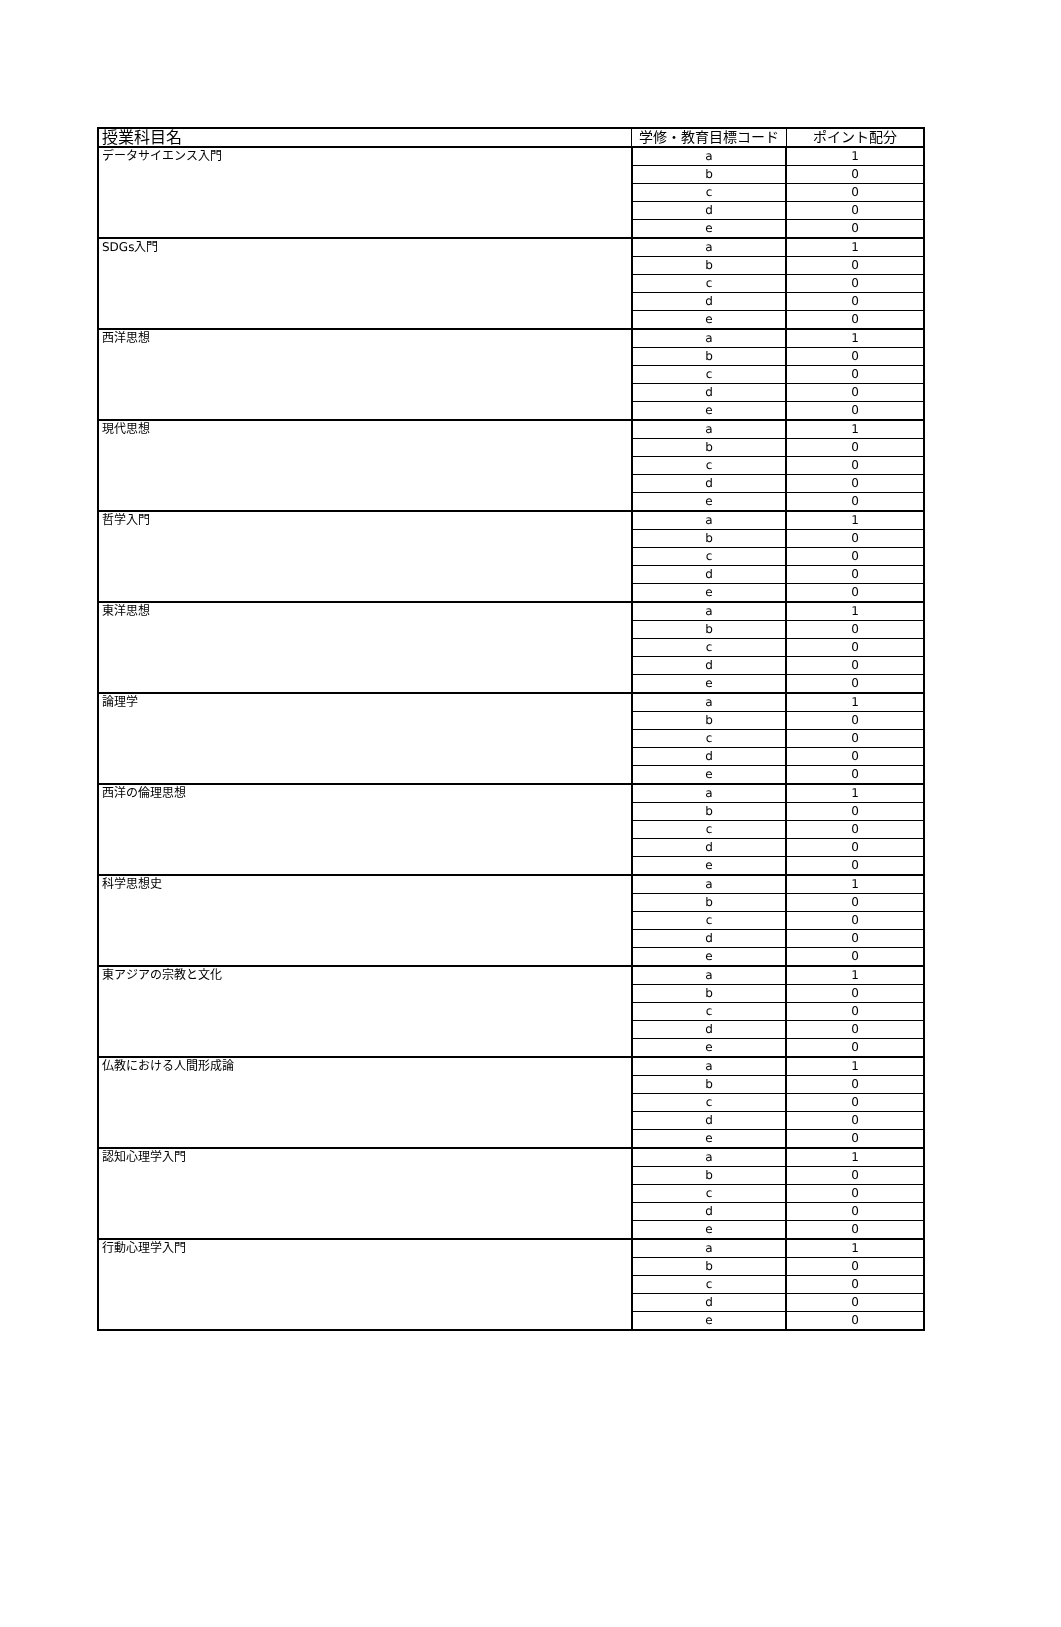| 授業科目名 | 学修・教育目標コード | ポイント配分 |
| --- | --- | --- |
| データサイエンス入門 | a | 1 |
| | b | 0 |
| | c | 0 |
| | d | 0 |
| | e | 0 |
| SDGs入門 | a | 1 |
| | b | 0 |
| | c | 0 |
| | d | 0 |
| | e | 0 |
| 西洋思想 | a | 1 |
| | b | 0 |
| | c | 0 |
| | d | 0 |
| | e | 0 |
| 現代思想 | a | 1 |
| | b | 0 |
| | c | 0 |
| | d | 0 |
| | e | 0 |
| 哲学入門 | a | 1 |
| | b | 0 |
| | c | 0 |
| | d | 0 |
| | e | 0 |
| 東洋思想 | a | 1 |
| | b | 0 |
| | c | 0 |
| | d | 0 |
| | e | 0 |
| 論理学 | a | 1 |
| | b | 0 |
| | c | 0 |
| | d | 0 |
| | e | 0 |
| 西洋の倫理思想 | a | 1 |
| | b | 0 |
| | c | 0 |
| | d | 0 |
| | e | 0 |
| 科学思想史 | a | 1 |
| | b | 0 |
| | c | 0 |
| | d | 0 |
| | e | 0 |
| 東アジアの宗教と文化 | a | 1 |
| | b | 0 |
| | c | 0 |
| | d | 0 |
| | e | 0 |
| 仏教における人間形成論 | a | 1 |
| | b | 0 |
| | c | 0 |
| | d | 0 |
| | e | 0 |
| 認知心理学入門 | a | 1 |
| | b | 0 |
| | c | 0 |
| | d | 0 |
| | e | 0 |
| 行動心理学入門 | a | 1 |
| | b | 0 |
| | c | 0 |
| | d | 0 |
| | e | 0 |